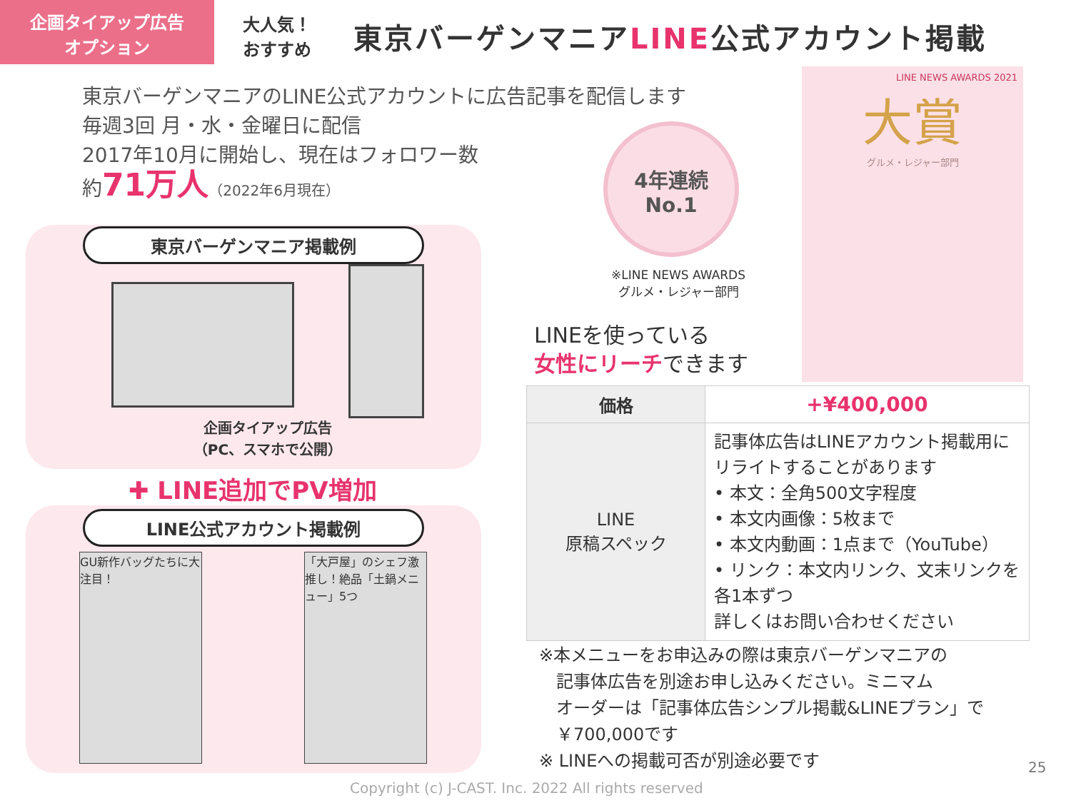企画タイアップ広告
オプション
大人気！
おすすめ
東京バーゲンマニアLINE公式アカウント掲載
東京バーゲンマニアのLINE公式アカウントに広告記事を配信します
毎週3回 月・水・金曜日に配信
2017年10月に開始し、現在はフォロワー数
約71万人（2022年6月現在）
東京バーゲンマニア掲載例
企画タイアップ広告
（PC、スマホで公開）
✚ LINE追加でPV増加
LINE公式アカウント掲載例
GU新作バッグたちに大注目！
「大戸屋」のシェフ激推し！絶品「土鍋メニュー」5つ
4年連続
No.1
※LINE NEWS AWARDS
グルメ・レジャー部門
LINEを使っている
女性にリーチできます
LINE NEWS AWARDS 2021
大賞
グルメ・レジャー部門
| 価格 | +¥400,000 |
| LINE 原稿スペック | 記事体広告はLINEアカウント掲載用にリライトすることがあります • 本文：全角500文字程度 • 本文内画像：5枚まで • 本文内動画：1点まで（YouTube） • リンク：本文内リンク、文末リンクを各1本ずつ 詳しくはお問い合わせください |
※本メニューをお申込みの際は東京バーゲンマニアの
　記事体広告を別途お申し込みください。ミニマム
　オーダーは「記事体広告シンプル掲載&LINEプラン」で
　￥700,000です
※ LINEへの掲載可否が別途必要です
25
Copyright (c) J-CAST. Inc. 2022 All rights reserved